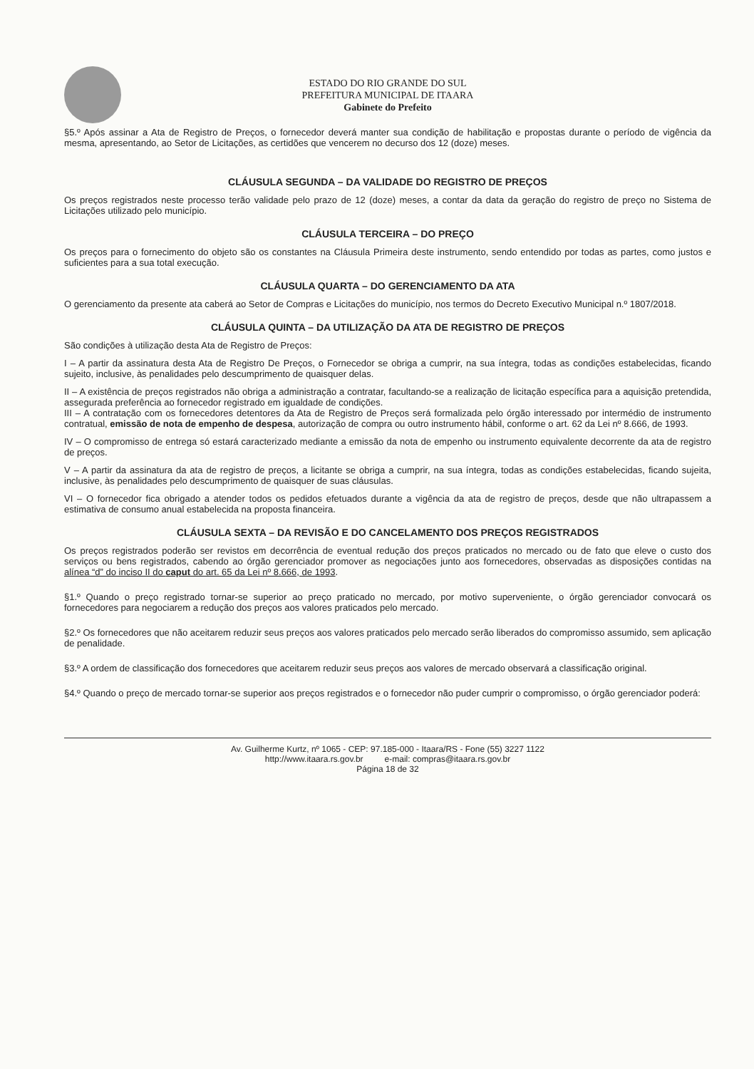ESTADO DO RIO GRANDE DO SUL
PREFEITURA MUNICIPAL DE ITAARA
Gabinete do Prefeito
§5.º Após assinar a Ata de Registro de Preços, o fornecedor deverá manter sua condição de habilitação e propostas durante o período de vigência da mesma, apresentando, ao Setor de Licitações, as certidões que vencerem no decurso dos 12 (doze) meses.
CLÁUSULA SEGUNDA – DA VALIDADE DO REGISTRO DE PREÇOS
Os preços registrados neste processo terão validade pelo prazo de 12 (doze) meses, a contar da data da geração do registro de preço no Sistema de Licitações utilizado pelo município.
CLÁUSULA TERCEIRA – DO PREÇO
Os preços para o fornecimento do objeto são os constantes na Cláusula Primeira deste instrumento, sendo entendido por todas as partes, como justos e suficientes para a sua total execução.
CLÁUSULA QUARTA – DO GERENCIAMENTO DA ATA
O gerenciamento da presente ata caberá ao Setor de Compras e Licitações do município, nos termos do Decreto Executivo Municipal n.º 1807/2018.
CLÁUSULA QUINTA – DA UTILIZAÇÃO DA ATA DE REGISTRO DE PREÇOS
São condições à utilização desta Ata de Registro de Preços:
I – A partir da assinatura desta Ata de Registro De Preços, o Fornecedor se obriga a cumprir, na sua íntegra, todas as condições estabelecidas, ficando sujeito, inclusive, às penalidades pelo descumprimento de quaisquer delas.
II – A existência de preços registrados não obriga a administração a contratar, facultando-se a realização de licitação específica para a aquisição pretendida, assegurada preferência ao fornecedor registrado em igualdade de condições.
III – A contratação com os fornecedores detentores da Ata de Registro de Preços será formalizada pelo órgão interessado por intermédio de instrumento contratual, emissão de nota de empenho de despesa, autorização de compra ou outro instrumento hábil, conforme o art. 62 da Lei nº 8.666, de 1993.
IV – O compromisso de entrega só estará caracterizado mediante a emissão da nota de empenho ou instrumento equivalente decorrente da ata de registro de preços.
V – A partir da assinatura da ata de registro de preços, a licitante se obriga a cumprir, na sua íntegra, todas as condições estabelecidas, ficando sujeita, inclusive, às penalidades pelo descumprimento de quaisquer de suas cláusulas.
VI – O fornecedor fica obrigado a atender todos os pedidos efetuados durante a vigência da ata de registro de preços, desde que não ultrapassem a estimativa de consumo anual estabelecida na proposta financeira.
CLÁUSULA SEXTA – DA REVISÃO E DO CANCELAMENTO DOS PREÇOS REGISTRADOS
Os preços registrados poderão ser revistos em decorrência de eventual redução dos preços praticados no mercado ou de fato que eleve o custo dos serviços ou bens registrados, cabendo ao órgão gerenciador promover as negociações junto aos fornecedores, observadas as disposições contidas na alínea “d” do inciso II do caput do art. 65 da Lei nº 8.666, de 1993.
§1.º Quando o preço registrado tornar-se superior ao preço praticado no mercado, por motivo superveniente, o órgão gerenciador convocará os fornecedores para negociarem a redução dos preços aos valores praticados pelo mercado.
§2.º Os fornecedores que não aceitarem reduzir seus preços aos valores praticados pelo mercado serão liberados do compromisso assumido, sem aplicação de penalidade.
§3.º A ordem de classificação dos fornecedores que aceitarem reduzir seus preços aos valores de mercado observará a classificação original.
§4.º Quando o preço de mercado tornar-se superior aos preços registrados e o fornecedor não puder cumprir o compromisso, o órgão gerenciador poderá:
Av. Guilherme Kurtz, nº 1065 - CEP: 97.185-000 - Itaara/RS - Fone (55) 3227 1122
http://www.itaara.rs.gov.br e-mail: compras@itaara.rs.gov.br
Página 18 de 32